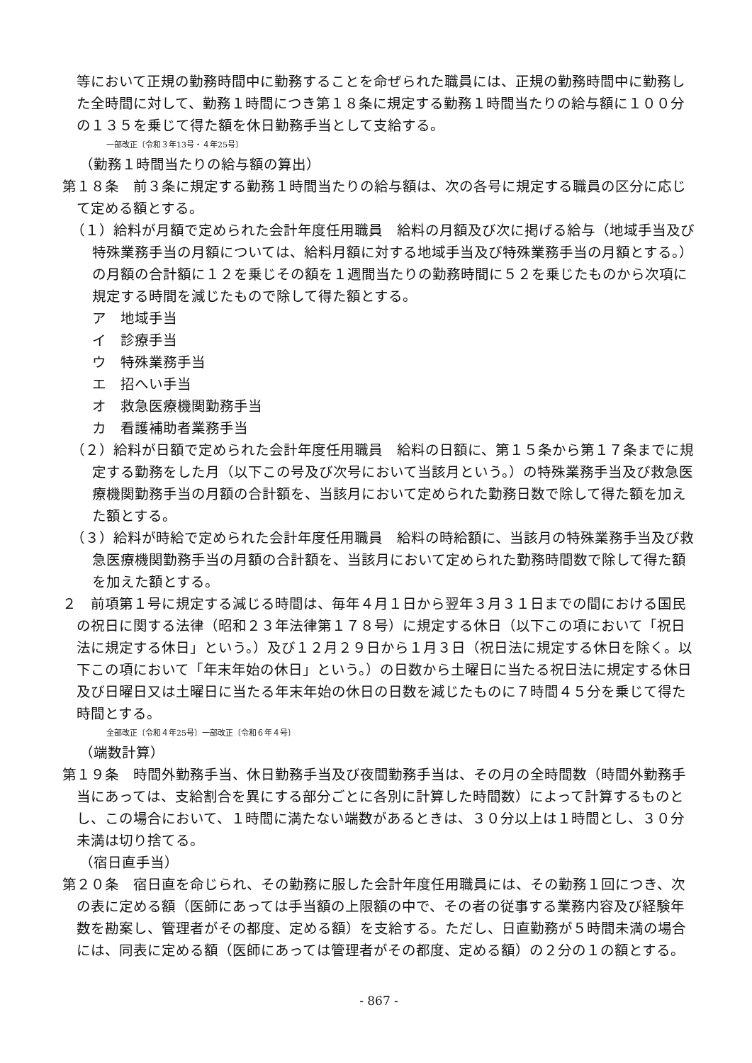等において正規の勤務時間中に勤務することを命ぜられた職員には、正規の勤務時間中に勤務した全時間に対して、勤務１時間につき第１８条に規定する勤務１時間当たりの給与額に１００分の１３５を乗じて得た額を休日勤務手当として支給する。
一部改正〔令和３年13号・４年25号〕
（勤務１時間当たりの給与額の算出）
第１８条　前３条に規定する勤務１時間当たりの給与額は、次の各号に規定する職員の区分に応じて定める額とする。
（１）給料が月額で定められた会計年度任用職員　給料の月額及び次に掲げる給与（地域手当及び特殊業務手当の月額については、給料月額に対する地域手当及び特殊業務手当の月額とする。）の月額の合計額に１２を乗じその額を１週間当たりの勤務時間に５２を乗じたものから次項に規定する時間を減じたもので除して得た額とする。
ア　地域手当
イ　診療手当
ウ　特殊業務手当
エ　招へい手当
オ　救急医療機関勤務手当
カ　看護補助者業務手当
（２）給料が日額で定められた会計年度任用職員　給料の日額に、第１５条から第１７条までに規定する勤務をした月（以下この号及び次号において当該月という。）の特殊業務手当及び救急医療機関勤務手当の月額の合計額を、当該月において定められた勤務日数で除して得た額を加えた額とする。
（３）給料が時給で定められた会計年度任用職員　給料の時給額に、当該月の特殊業務手当及び救急医療機関勤務手当の月額の合計額を、当該月において定められた勤務時間数で除して得た額を加えた額とする。
２　前項第１号に規定する減じる時間は、毎年４月１日から翌年３月３１日までの間における国民の祝日に関する法律（昭和２３年法律第１７８号）に規定する休日（以下この項において「祝日法に規定する休日」という。）及び１２月２９日から１月３日（祝日法に規定する休日を除く。以下この項において「年末年始の休日」という。）の日数から土曜日に当たる祝日法に規定する休日及び日曜日又は土曜日に当たる年末年始の休日の日数を減じたものに７時間４５分を乗じて得た時間とする。
全部改正〔令和４年25号〕一部改正〔令和６年４号〕
（端数計算）
第１９条　時間外勤務手当、休日勤務手当及び夜間勤務手当は、その月の全時間数（時間外勤務手当にあっては、支給割合を異にする部分ごとに各別に計算した時間数）によって計算するものとし、この場合において、１時間に満たない端数があるときは、３０分以上は１時間とし、３０分未満は切り捨てる。
（宿日直手当）
第２０条　宿日直を命じられ、その勤務に服した会計年度任用職員には、その勤務１回につき、次の表に定める額（医師にあっては手当額の上限額の中で、その者の従事する業務内容及び経験年数を勘案し、管理者がその都度、定める額）を支給する。ただし、日直勤務が５時間未満の場合には、同表に定める額（医師にあっては管理者がその都度、定める額）の２分の１の額とする。
- 867 -